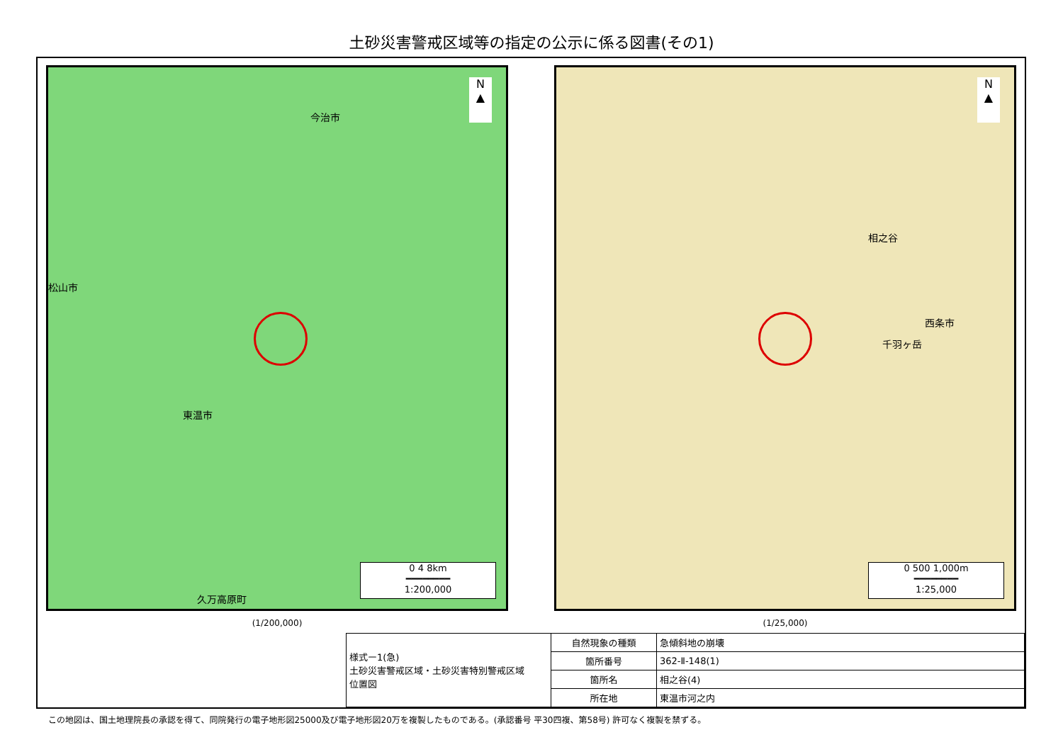土砂災害警戒区域等の指定の公示に係る図書(その1)
N
▲
今治市
松山市
東温市
久万高原町
0 4 8km
━━━━━━━━
1:200,000
(1/200,000)
N
▲
西条市
千羽ヶ岳
相之谷
0 500 1,000m
━━━━━━━━
1:25,000
(1/25,000)
| 様式ー1(急) 土砂災害警戒区域・土砂災害特別警戒区域 位置図 | 自然現象の種類 | 急傾斜地の崩壊 |
| | 箇所番号 | 362-Ⅱ-148(1) |
| | 箇所名 | 相之谷(4) |
| | 所在地 | 東温市河之内 |
この地図は、国土地理院長の承認を得て、同院発行の電子地形図25000及び電子地形図20万を複製したものである。(承認番号 平30四複、第58号) 許可なく複製を禁ずる。